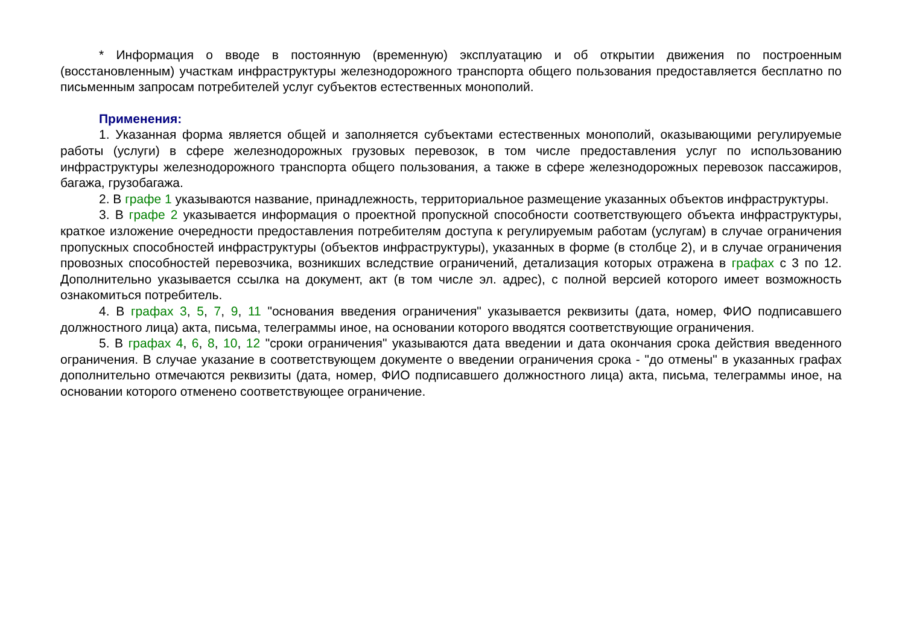* Информация о вводе в постоянную (временную) эксплуатацию и об открытии движения по построенным (восстановленным) участкам инфраструктуры железнодорожного транспорта общего пользования предоставляется бесплатно по письменным запросам потребителей услуг субъектов естественных монополий.
Применения:
1. Указанная форма является общей и заполняется субъектами естественных монополий, оказывающими регулируемые работы (услуги) в сфере железнодорожных грузовых перевозок, в том числе предоставления услуг по использованию инфраструктуры железнодорожного транспорта общего пользования, а также в сфере железнодорожных перевозок пассажиров, багажа, грузобагажа.
2. В графе 1 указываются название, принадлежность, территориальное размещение указанных объектов инфраструктуры.
3. В графе 2 указывается информация о проектной пропускной способности соответствующего объекта инфраструктуры, краткое изложение очередности предоставления потребителям доступа к регулируемым работам (услугам) в случае ограничения пропускных способностей инфраструктуры (объектов инфраструктуры), указанных в форме (в столбце 2), и в случае ограничения провозных способностей перевозчика, возникших вследствие ограничений, детализация которых отражена в графах с 3 по 12. Дополнительно указывается ссылка на документ, акт (в том числе эл. адрес), с полной версией которого имеет возможность ознакомиться потребитель.
4. В графах 3, 5, 7, 9, 11 "основания введения ограничения" указывается реквизиты (дата, номер, ФИО подписавшего должностного лица) акта, письма, телеграммы иное, на основании которого вводятся соответствующие ограничения.
5. В графах 4, 6, 8, 10, 12 "сроки ограничения" указываются дата введении и дата окончания срока действия введенного ограничения. В случае указание в соответствующем документе о введении ограничения срока - "до отмены" в указанных графах дополнительно отмечаются реквизиты (дата, номер, ФИО подписавшего должностного лица) акта, письма, телеграммы иное, на основании которого отменено соответствующее ограничение.